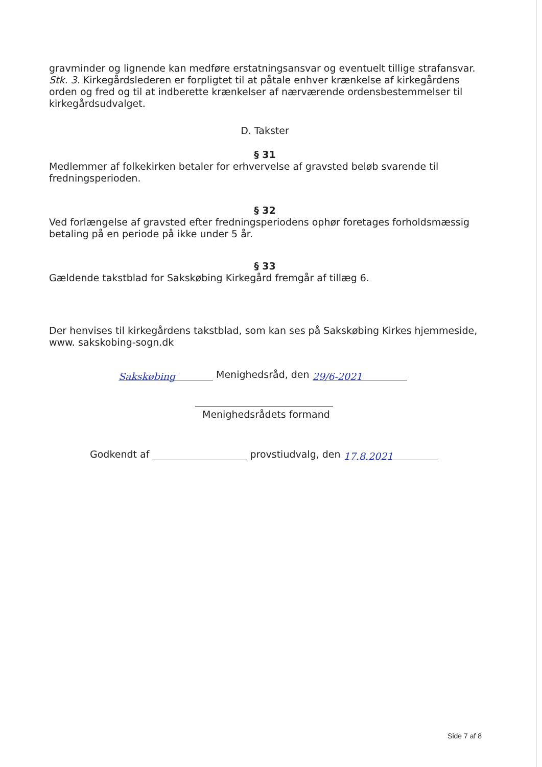gravminder og lignende kan medføre erstatningsansvar og eventuelt tillige strafansvar.
Stk. 3. Kirkegårdslederen er forpligtet til at påtale enhver krænkelse af kirkegårdens orden og fred og til at indberette krænkelser af nærværende ordensbestemmelser til kirkegårdsudvalget.
D. Takster
§ 31
Medlemmer af folkekirken betaler for erhvervelse af gravsted beløb svarende til fredningsperioden.
§ 32
Ved forlængelse af gravsted efter fredningsperiodens ophør foretages forholdsmæssig betaling på en periode på ikke under 5 år.
§ 33
Gældende takstblad for Sakskøbing Kirkegård fremgår af tillæg 6.
Der henvises til kirkegårdens takstblad, som kan ses på Sakskøbing Kirkes hjemmeside, www. sakskobing-sogn.dk
Sakskøbing Menighedsråd, den 29/6-2021
Menighedsrådets formand
Godkendt af provstiudvalg, den 17.8.2021
Side 7 af 8